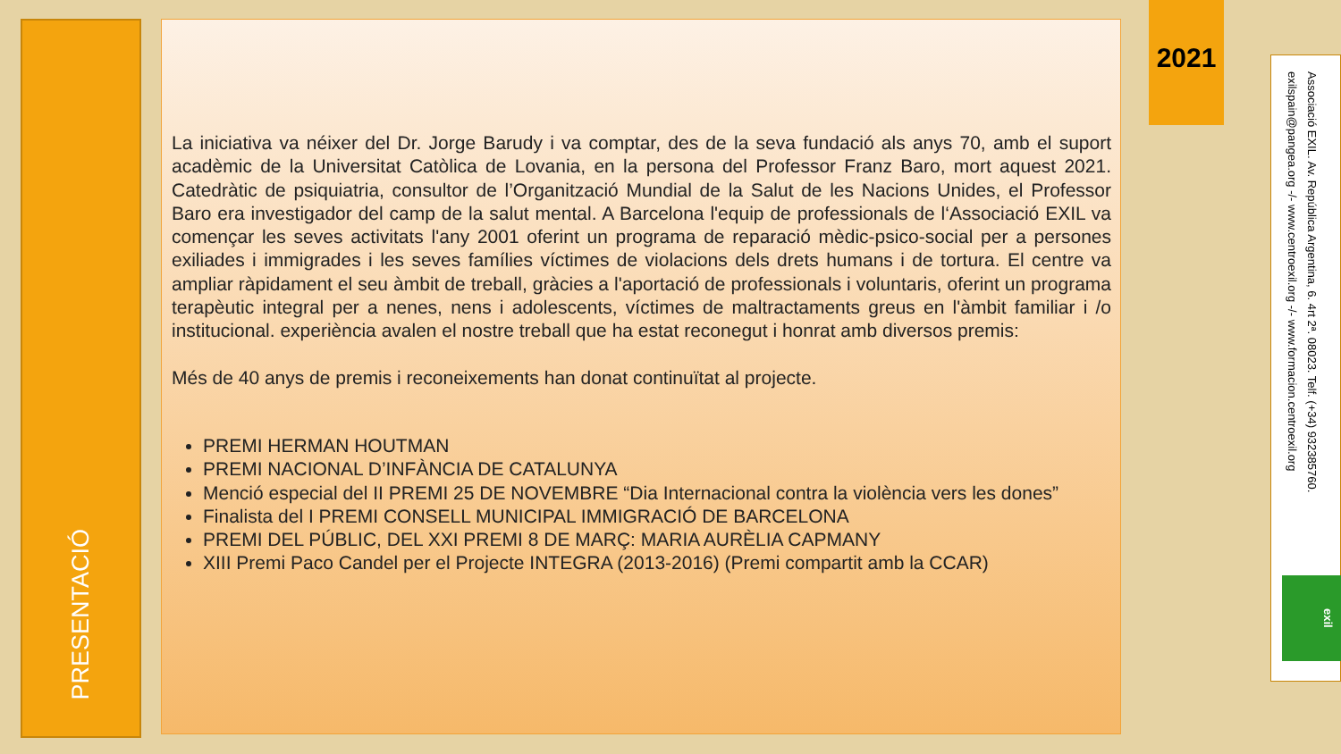PRESENTACIÓ
La iniciativa va néixer del Dr. Jorge Barudy i va comptar, des de la seva fundació als anys 70, amb el suport acadèmic de la Universitat Catòlica de Lovania, en la persona del Professor Franz Baro, mort aquest 2021. Catedràtic de psiquiatria, consultor de l’Organització Mundial de la Salut de les Nacions Unides, el Professor Baro era investigador del camp de la salut mental. A Barcelona l'equip de professionals de l‘Associació EXIL va començar les seves activitats l'any 2001 oferint un programa de reparació mèdic-psico-social per a persones exiliades i immigrades i les seves famílies víctimes de violacions dels drets humans i de tortura. El centre va ampliar ràpidament el seu àmbit de treball, gràcies a l'aportació de professionals i voluntaris, oferint un programa terapèutic integral per a nenes, nens i adolescents, víctimes de maltractaments greus en l'àmbit familiar i /o institucional. experiència avalen el nostre treball que ha estat reconegut i honrat amb diversos premis:
Més de 40 anys de premis i reconeixements han donat continuïtat al projecte.
PREMI HERMAN HOUTMAN
PREMI NACIONAL D’INFÀNCIA DE CATALUNYA
Menció especial del II PREMI 25 DE NOVEMBRE “Dia Internacional contra la violència vers les dones”
Finalista del I PREMI CONSELL MUNICIPAL IMMIGRACIÓ DE BARCELONA
PREMI DEL PÚBLIC, DEL XXI PREMI 8 DE MARÇ: MARIA AURÈLIA CAPMANY
XIII Premi Paco Candel per el Projecte INTEGRA (2013-2016) (Premi compartit amb la CCAR)
2021
Associació EXIL. Av. República Argentina, 6. 4rt 2ª. 08023. Telf. (+34) 932385760.
exilspain@pangea.org -/- www.centroexil.org -/- www.formacion.centroexil.org
exil